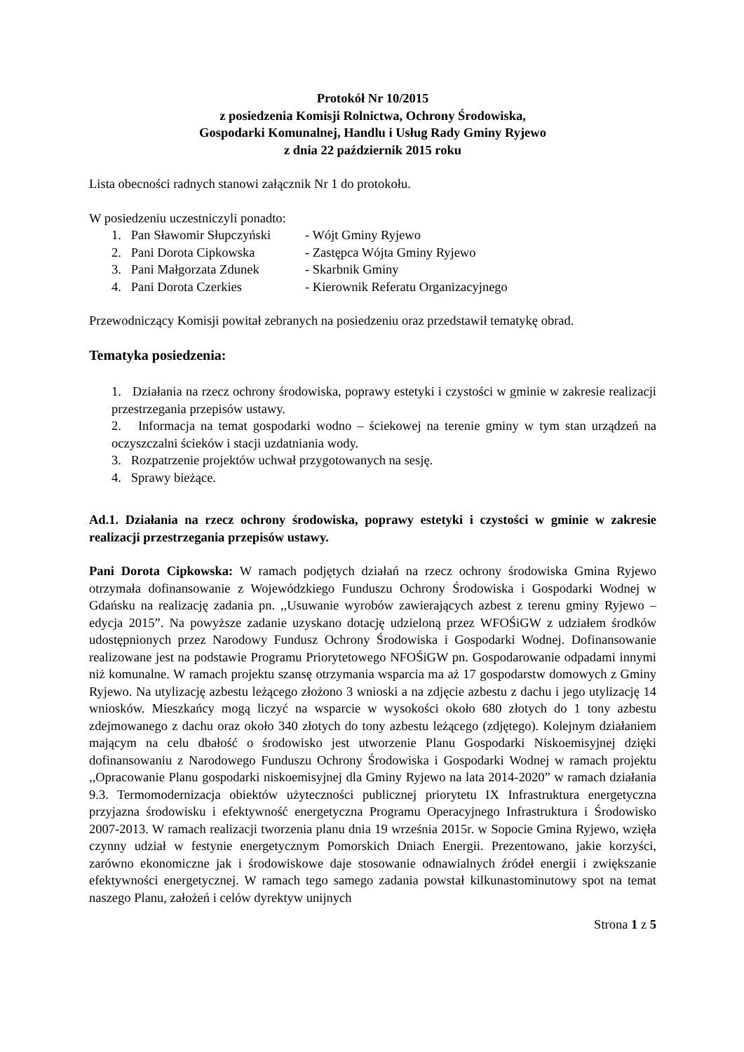Protokół Nr 10/2015
z posiedzenia Komisji Rolnictwa, Ochrony Środowiska,
Gospodarki Komunalnej, Handlu i Usług Rady Gminy Ryjewo
z dnia 22 październik 2015 roku
Lista obecności radnych stanowi załącznik Nr 1 do protokołu.
W posiedzeniu uczestniczyli ponadto:
1. Pan Sławomir Słupczyński - Wójt Gminy Ryjewo
2. Pani Dorota Cipkowska - Zastępca Wójta Gminy Ryjewo
3. Pani Małgorzata Zdunek - Skarbnik Gminy
4. Pani Dorota Czerkies - Kierownik Referatu Organizacyjnego
Przewodniczący Komisji powitał zebranych na posiedzeniu oraz przedstawił tematykę obrad.
Tematyka posiedzenia:
1. Działania na rzecz ochrony środowiska, poprawy estetyki i czystości w gminie w zakresie realizacji przestrzegania przepisów ustawy.
2. Informacja na temat gospodarki wodno – ściekowej na terenie gminy w tym stan urządzeń na oczyszczalni ścieków i stacji uzdatniania wody.
3. Rozpatrzenie projektów uchwał przygotowanych na sesję.
4. Sprawy bieżące.
Ad.1. Działania na rzecz ochrony środowiska, poprawy estetyki i czystości w gminie w zakresie realizacji przestrzegania przepisów ustawy.
Pani Dorota Cipkowska: W ramach podjętych działań na rzecz ochrony środowiska Gmina Ryjewo otrzymała dofinansowanie z Wojewódzkiego Funduszu Ochrony Środowiska i Gospodarki Wodnej w Gdańsku na realizację zadania pn. ,,Usuwanie wyrobów zawierających azbest z terenu gminy Ryjewo – edycja 2015”. Na powyższe zadanie uzyskano dotację udzieloną przez WFOŚiGW z udziałem środków udostępnionych przez Narodowy Fundusz Ochrony Środowiska i Gospodarki Wodnej. Dofinansowanie realizowane jest na podstawie Programu Priorytetowego NFOŚiGW pn. Gospodarowanie odpadami innymi niż komunalne. W ramach projektu szansę otrzymania wsparcia ma aż 17 gospodarstw domowych z Gminy Ryjewo. Na utylizację azbestu leżącego złożono 3 wnioski a na zdjęcie azbestu z dachu i jego utylizację 14 wniosków. Mieszkańcy mogą liczyć na wsparcie w wysokości około 680 złotych do 1 tony azbestu zdejmowanego z dachu oraz około 340 złotych do tony azbestu leżącego (zdjętego). Kolejnym działaniem mającym na celu dbałość o środowisko jest utworzenie Planu Gospodarki Niskoemisyjnej dzięki dofinansowaniu z Narodowego Funduszu Ochrony Środowiska i Gospodarki Wodnej w ramach projektu ,,Opracowanie Planu gospodarki niskoemisyjnej dla Gminy Ryjewo na lata 2014-2020” w ramach działania 9.3. Termomodernizacja obiektów użyteczności publicznej priorytetu IX Infrastruktura energetyczna przyjazna środowisku i efektywność energetyczna Programu Operacyjnego Infrastruktura i Środowisko 2007-2013. W ramach realizacji tworzenia planu dnia 19 września 2015r. w Sopocie Gmina Ryjewo, wzięła czynny udział w festynie energetycznym Pomorskich Dniach Energii. Prezentowano, jakie korzyści, zarówno ekonomiczne jak i środowiskowe daje stosowanie odnawialnych źródeł energii i zwiększanie efektywności energetycznej. W ramach tego samego zadania powstał kilkunastominutowy spot na temat naszego Planu, założeń i celów dyrektyw unijnych
Strona 1 z 5